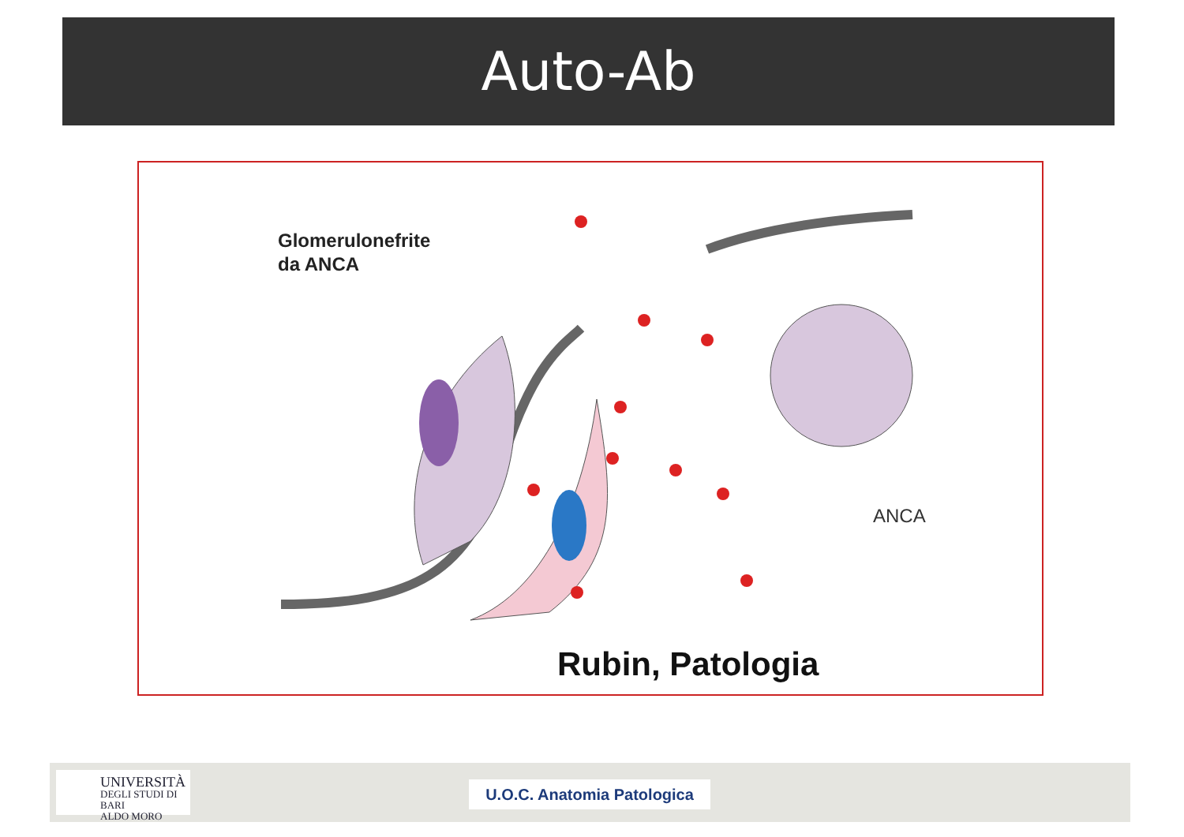Auto-Ab
Glomerulonefrite
da ANCA
ANCA
Rubin, Patologia
UNIVERSITÀ
DEGLI STUDI DI BARI
ALDO MORO
U.O.C. Anatomia Patologica